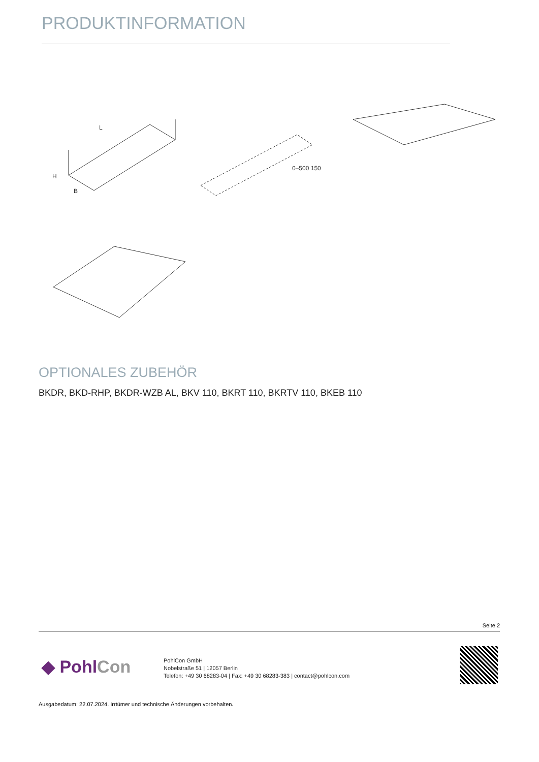PRODUKTINFORMATION
L
H
B
0–500 150
OPTIONALES ZUBEHÖR
BKDR, BKD-RHP, BKDR-WZB AL, BKV 110, BKRT 110, BKRTV 110, BKEB 110
Seite 2
◆ PohlCon
PohlCon GmbH
Nobelstraße 51 | 12057 Berlin
Telefon: +49 30 68283-04 | Fax: +49 30 68283-383 | contact@pohlcon.com
Ausgabedatum: 22.07.2024. Irrtümer und technische Änderungen vorbehalten.